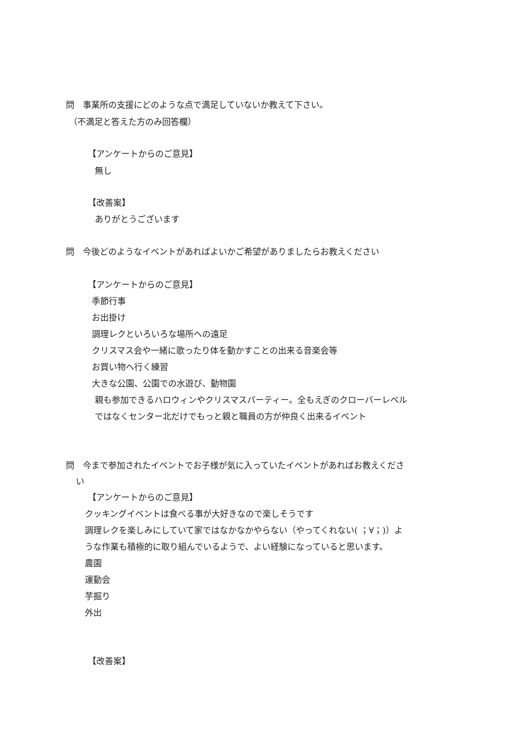問　事業所の支援にどのような点で満足していないか教えて下さい。
（不満足と答えた方のみ回答欄）
【アンケートからのご意見】
無し
【改善案】
ありがとうございます
問　今後どのようなイベントがあればよいかご希望がありましたらお教えください
【アンケートからのご意見】
季節行事
お出掛け
調理レクといろいろな場所への遠足
クリスマス会や一緒に歌ったり体を動かすことの出来る音楽会等
お買い物へ行く練習
大きな公園、公園での水遊び、動物園
親も参加できるハロウィンやクリスマスパーティー。全もえぎのクローバーレベル
ではなくセンター北だけでもっと親と職員の方が仲良く出来るイベント
問　今まで参加されたイベントでお子様が気に入っていたイベントがあればお教えくださ
い
【アンケートからのご意見】
クッキングイベントは食べる事が大好きなので楽しそうです
調理レクを楽しみにしていて家ではなかなかやらない（やってくれない( ；∀；)）よ
うな作業も積極的に取り組んでいるようで、よい経験になっていると思います。
農園
運動会
芋掘り
外出
【改善案】